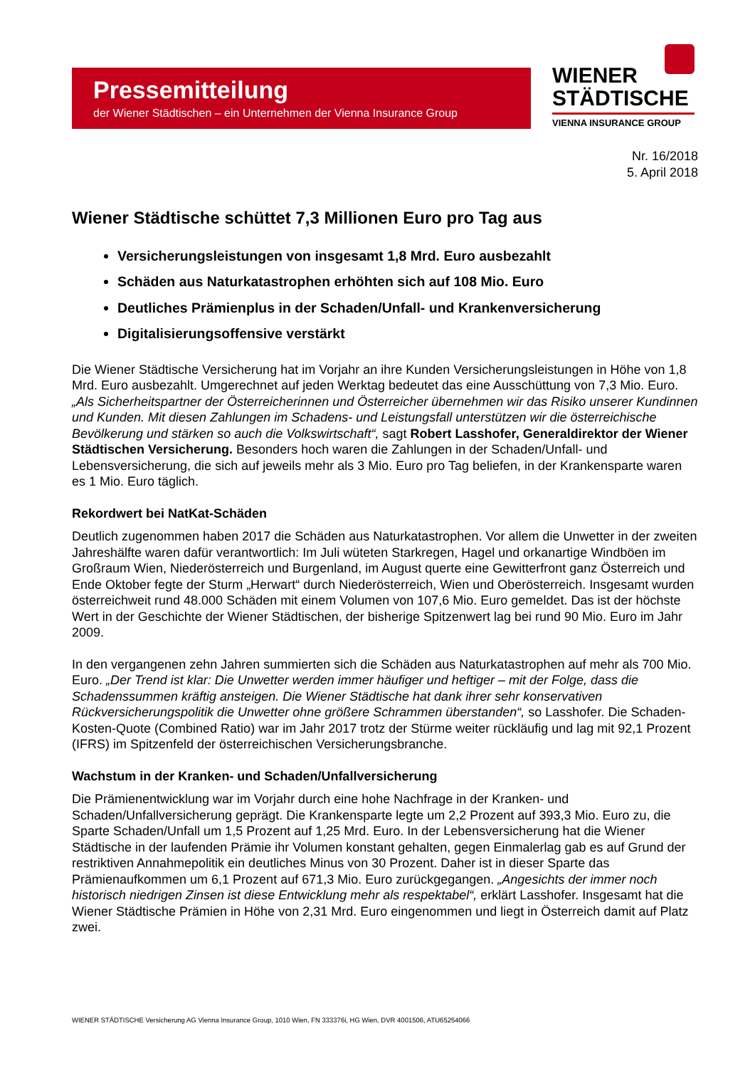Pressemitteilung
der Wiener Städtischen – ein Unternehmen der Vienna Insurance Group
WIENER
STÄDTISCHE
VIENNA INSURANCE GROUP
Nr. 16/2018
5. April 2018
Wiener Städtische schüttet 7,3 Millionen Euro pro Tag aus
Versicherungsleistungen von insgesamt 1,8 Mrd. Euro ausbezahlt
Schäden aus Naturkatastrophen erhöhten sich auf 108 Mio. Euro
Deutliches Prämienplus in der Schaden/Unfall- und Krankenversicherung
Digitalisierungsoffensive verstärkt
Die Wiener Städtische Versicherung hat im Vorjahr an ihre Kunden Versicherungsleistungen in Höhe von 1,8 Mrd. Euro ausbezahlt. Umgerechnet auf jeden Werktag bedeutet das eine Ausschüttung von 7,3 Mio. Euro. „Als Sicherheitspartner der Österreicherinnen und Österreicher übernehmen wir das Risiko unserer Kundinnen und Kunden. Mit diesen Zahlungen im Schadens- und Leistungsfall unterstützen wir die österreichische Bevölkerung und stärken so auch die Volkswirtschaft“, sagt Robert Lasshofer, Generaldirektor der Wiener Städtischen Versicherung. Besonders hoch waren die Zahlungen in der Schaden/Unfall- und Lebensversicherung, die sich auf jeweils mehr als 3 Mio. Euro pro Tag beliefen, in der Krankensparte waren es 1 Mio. Euro täglich.
Rekordwert bei NatKat-Schäden
Deutlich zugenommen haben 2017 die Schäden aus Naturkatastrophen. Vor allem die Unwetter in der zweiten Jahreshälfte waren dafür verantwortlich: Im Juli wüteten Starkregen, Hagel und orkanartige Windböen im Großraum Wien, Niederösterreich und Burgenland, im August querte eine Gewitterfront ganz Österreich und Ende Oktober fegte der Sturm „Herwart“ durch Niederösterreich, Wien und Oberösterreich. Insgesamt wurden österreichweit rund 48.000 Schäden mit einem Volumen von 107,6 Mio. Euro gemeldet. Das ist der höchste Wert in der Geschichte der Wiener Städtischen, der bisherige Spitzenwert lag bei rund 90 Mio. Euro im Jahr 2009.
In den vergangenen zehn Jahren summierten sich die Schäden aus Naturkatastrophen auf mehr als 700 Mio. Euro. „Der Trend ist klar: Die Unwetter werden immer häufiger und heftiger – mit der Folge, dass die Schadenssummen kräftig ansteigen. Die Wiener Städtische hat dank ihrer sehr konservativen Rückversicherungspolitik die Unwetter ohne größere Schrammen überstanden“, so Lasshofer. Die Schaden-Kosten-Quote (Combined Ratio) war im Jahr 2017 trotz der Stürme weiter rückläufig und lag mit 92,1 Prozent (IFRS) im Spitzenfeld der österreichischen Versicherungsbranche.
Wachstum in der Kranken- und Schaden/Unfallversicherung
Die Prämienentwicklung war im Vorjahr durch eine hohe Nachfrage in der Kranken- und Schaden/Unfallversicherung geprägt. Die Krankensparte legte um 2,2 Prozent auf 393,3 Mio. Euro zu, die Sparte Schaden/Unfall um 1,5 Prozent auf 1,25 Mrd. Euro. In der Lebensversicherung hat die Wiener Städtische in der laufenden Prämie ihr Volumen konstant gehalten, gegen Einmalerlag gab es auf Grund der restriktiven Annahmepolitik ein deutliches Minus von 30 Prozent. Daher ist in dieser Sparte das Prämienaufkommen um 6,1 Prozent auf 671,3 Mio. Euro zurückgegangen. „Angesichts der immer noch historisch niedrigen Zinsen ist diese Entwicklung mehr als respektabel“, erklärt Lasshofer. Insgesamt hat die Wiener Städtische Prämien in Höhe von 2,31 Mrd. Euro eingenommen und liegt in Österreich damit auf Platz zwei.
WIENER STÄDTISCHE Versicherung AG Vienna Insurance Group, 1010 Wien, FN 333376i, HG Wien, DVR 4001506, ATU65254066